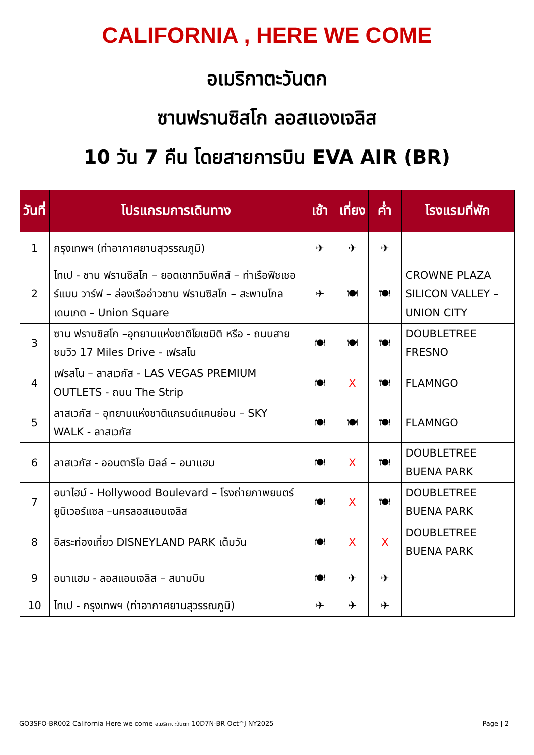CALIFORNIA , HERE WE COME
อเมริกาตะวันตก
ซานฟรานซิสโก ลอสแองเจลิส
10 วัน 7 คืน โดยสายการบิน EVA AIR (BR)
| วันที่ | โปรแกรมการเดินทาง | เช้า | เที่ยง | ค่ำ | โรงแรมที่พัก |
| --- | --- | --- | --- | --- | --- |
| 1 | กรุงเทพฯ (ท่าอากาศยานสุวรรณภูมิ) | ✈ | ✈ | ✈ | |
| 2 | ไทเป - ซาน ฟรานซิสโก – ยอดเขาทวินพีคส์ – ท่าเรือฟิชเชอร์แมน วาร์ฟ – ล่องเรืออ่าวซาน ฟรานซิสโก – สะพานโกลเดนเกต – Union Square | ✈ | 🍽 | 🍽 | CROWNE PLAZA SILICON VALLEY – UNION CITY |
| 3 | ซาน ฟรานซิสโก –อุทยานแห่งชาติโยเซมิติ หรือ - ถนนสายชมวิว 17 Miles Drive - เฟรสโน | 🍽 | 🍽 | 🍽 | DOUBLETREE FRESNO |
| 4 | เฟรสโน – ลาสเวกัส - LAS VEGAS PREMIUM OUTLETS - ถนน The Strip | 🍽 | X | 🍽 | FLAMNGO |
| 5 | ลาสเวกัส – อุทยานแห่งชาติแกรนด์แคนย่อน – SKY WALK - ลาสเวกัส | 🍽 | 🍽 | 🍽 | FLAMNGO |
| 6 | ลาสเวกัส - ออนตาริโอ มิลล์ – อนาแฮม | 🍽 | X | 🍽 | DOUBLETREE BUENA PARK |
| 7 | อนาไฮม์ - Hollywood Boulevard – โรงถ่ายภาพยนตร์ยูนิเวอร์แซล –นครลอสแอนเจลิส | 🍽 | X | 🍽 | DOUBLETREE BUENA PARK |
| 8 | อิสระท่องเที่ยว DISNEYLAND PARK เต็มวัน | 🍽 | X | X | DOUBLETREE BUENA PARK |
| 9 | อนาแฮม - ลอสแอนเจลิส – สนามบิน | 🍽 | ✈ | ✈ | |
| 10 | ไทเป - กรุงเทพฯ (ท่าอากาศยานสุวรรณภูมิ) | ✈ | ✈ | ✈ | |
GO3SFO-BR002 California Here we come อเมริกาตะวันตก 10D7N-BR Oct^J NY2025 Page | 2